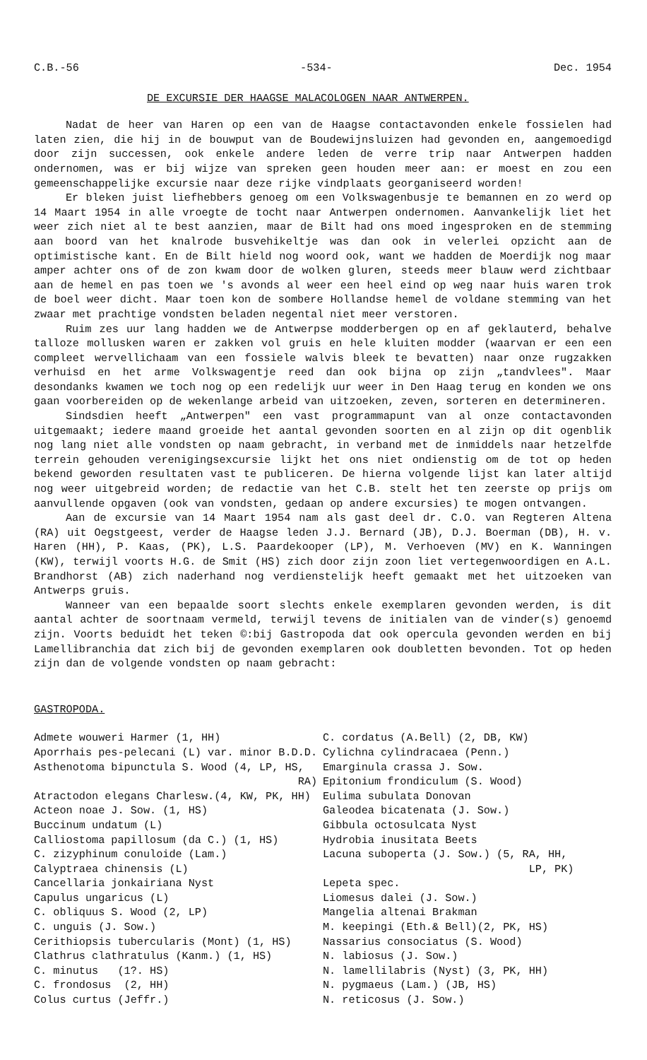C.B.-56 -534- Dec. 1954
DE EXCURSIE DER HAAGSE MALACOLOGEN NAAR ANTWERPEN.
Nadat de heer van Haren op een van de Haagse contactavonden enkele fossielen had laten zien, die hij in de bouwput van de Boudewijnsluizen had gevonden en, aangemoedigd door zijn successen, ook enkele andere leden de verre trip naar Antwerpen hadden ondernomen, was er bij wijze van spreken geen houden meer aan: er moest en zou een gemeenschappelijke excursie naar deze rijke vindplaats georganiseerd worden!
Er bleken juist liefhebbers genoeg om een Volkswagenbusje te bemannen en zo werd op 14 Maart 1954 in alle vroegte de tocht naar Antwerpen ondernomen. Aanvankelijk liet het weer zich niet al te best aanzien, maar de Bilt had ons moed ingesproken en de stemming aan boord van het knalrode busvehikeltje was dan ook in velerlei opzicht aan de optimistische kant. En de Bilt hield nog woord ook, want we hadden de Moerdijk nog maar amper achter ons of de zon kwam door de wolken gluren, steeds meer blauw werd zichtbaar aan de hemel en pas toen we 's avonds al weer een heel eind op weg naar huis waren trok de boel weer dicht. Maar toen kon de sombere Hollandse hemel de voldane stemming van het zwaar met prachtige vondsten beladen negental niet meer verstoren.
Ruim zes uur lang hadden we de Antwerpse modderbergen op en af geklauterd, behalve talloze mollusken waren er zakken vol gruis en hele kluiten modder (waarvan er een een compleet wervellichaam van een fossiele walvis bleek te bevatten) naar onze rugzakken verhuisd en het arme Volkswagentje reed dan ook bijna op zijn „tandvlees". Maar desondanks kwamen we toch nog op een redelijk uur weer in Den Haag terug en konden we ons gaan voorbereiden op de wekenlange arbeid van uitzoeken, zeven, sorteren en determineren.
Sindsdien heeft „Antwerpen" een vast programmapunt van al onze contactavonden uitgemaakt; iedere maand groeide het aantal gevonden soorten en al zijn op dit ogenblik nog lang niet alle vondsten op naam gebracht, in verband met de inmiddels naar hetzelfde terrein gehouden verenigingsexcursie lijkt het ons niet ondienstig om de tot op heden bekend geworden resultaten vast te publiceren. De hierna volgende lijst kan later altijd nog weer uitgebreid worden; de redactie van het C.B. stelt het ten zeerste op prijs om aanvullende opgaven (ook van vondsten, gedaan op andere excursies) te mogen ontvangen.
Aan de excursie van 14 Maart 1954 nam als gast deel dr. C.O. van Regteren Altena (RA) uit Oegstgeest, verder de Haagse leden J.J. Bernard (JB), D.J. Boerman (DB), H. v. Haren (HH), P. Kaas, (PK), L.S. Paardekooper (LP), M. Verhoeven (MV) en K. Wanningen (KW), terwijl voorts H.G. de Smit (HS) zich door zijn zoon liet vertegenwoordigen en A.L. Brandhorst (AB) zich naderhand nog verdienstelijk heeft gemaakt met het uitzoeken van Antwerps gruis.
Wanneer van een bepaalde soort slechts enkele exemplaren gevonden werden, is dit aantal achter de soortnaam vermeld, terwijl tevens de initialen van de vinder(s) genoemd zijn. Voorts beduidt het teken ©:bij Gastropoda dat ook opercula gevonden werden en bij Lamellibranchia dat zich bij de gevonden exemplaren ook doubletten bevonden. Tot op heden zijn dan de volgende vondsten op naam gebracht:
GASTROPODA.
Admete wouweri Harmer (1, HH)
Aporrhais pes-pelecani (L) var. minor B.D.D.
Asthenotoma bipunctula S. Wood (4, LP, HS,
RA)
Atractodon elegans Charlesw.(4, KW, PK, HH)
Acteon noae J. Sow. (1, HS)
Buccinum undatum (L)
Calliostoma papillosum (da C.) (1, HS)
C. zizyphinum conuloide (Lam.)
Calyptraea chinensis (L)
Cancellaria jonkairiana Nyst
Capulus ungaricus (L)
C. obliquus S. Wood (2, LP)
C. unguis (J. Sow.)
Cerithiopsis tubercularis (Mont) (1, HS)
Clathrus clathratulus (Kanm.) (1, HS)
C. minutus (1?. HS)
C. frondosus (2, HH)
Colus curtus (Jeffr.)
C. cordatus (A.Bell) (2, DB, KW)
Cylichna cylindracaea (Penn.)
Emarginula crassa J. Sow.
Epitonium frondiculum (S. Wood)
Eulima subulata Donovan
Galeodea bicatenata (J. Sow.)
Gibbula octosulcata Nyst
Hydrobia inusitata Beets
Lacuna suboperta (J. Sow.) (5, RA, HH,
LP, PK)
Lepeta spec.
Liomesus dalei (J. Sow.)
Mangelia altenai Brakman
M. keepingi (Eth.& Bell)(2, PK, HS)
Nassarius consociatus (S. Wood)
N. labiosus (J. Sow.)
N. lamellilabris (Nyst) (3, PK, HH)
N. pygmaeus (Lam.) (JB, HS)
N. reticosus (J. Sow.)